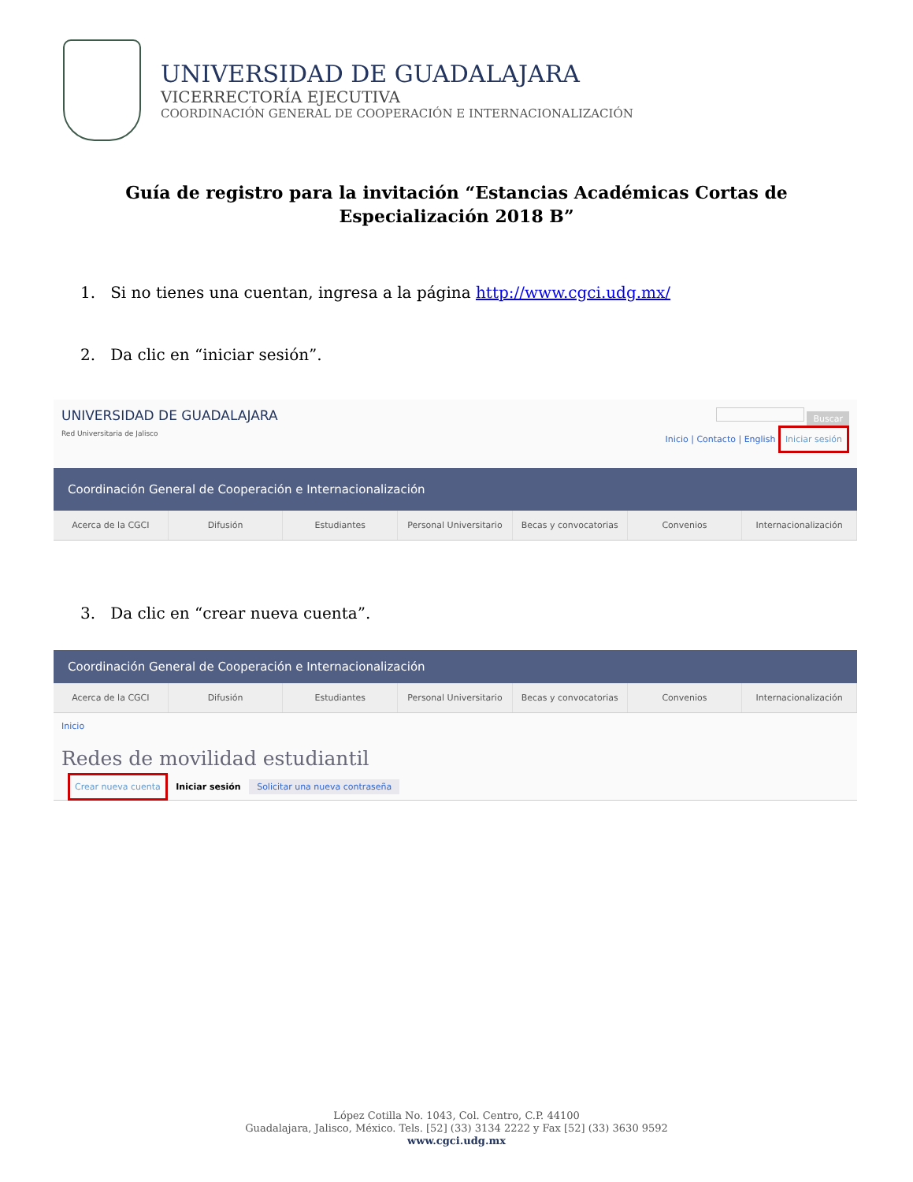UNIVERSIDAD DE GUADALAJARA
VICERRECTORÍA EJECUTIVA
COORDINACIÓN GENERAL DE COOPERACIÓN E INTERNACIONALIZACIÓN
Guía de registro para la invitación “Estancias Académicas Cortas de Especialización 2018 B”
1. Si no tienes una cuentan, ingresa a la página http://www.cgci.udg.mx/
2. Da clic en “iniciar sesión”.
UNIVERSIDAD DE GUADALAJARA
Red Universitaria de Jalisco
Buscar
Inicio | Contacto | English Iniciar sesión
Coordinación General de Cooperación e Internacionalización
Acerca de la CGCI Difusión Estudiantes Personal Universitario Becas y convocatorias Convenios Internacionalización
3. Da clic en “crear nueva cuenta”.
Coordinación General de Cooperación e Internacionalización
Acerca de la CGCI Difusión Estudiantes Personal Universitario Becas y convocatorias Convenios Internacionalización
Inicio
Redes de movilidad estudiantil
Crear nueva cuenta Iniciar sesión Solicitar una nueva contraseña
López Cotilla No. 1043, Col. Centro, C.P. 44100
Guadalajara, Jalisco, México. Tels. [52] (33) 3134 2222 y Fax [52] (33) 3630 9592
www.cgci.udg.mx